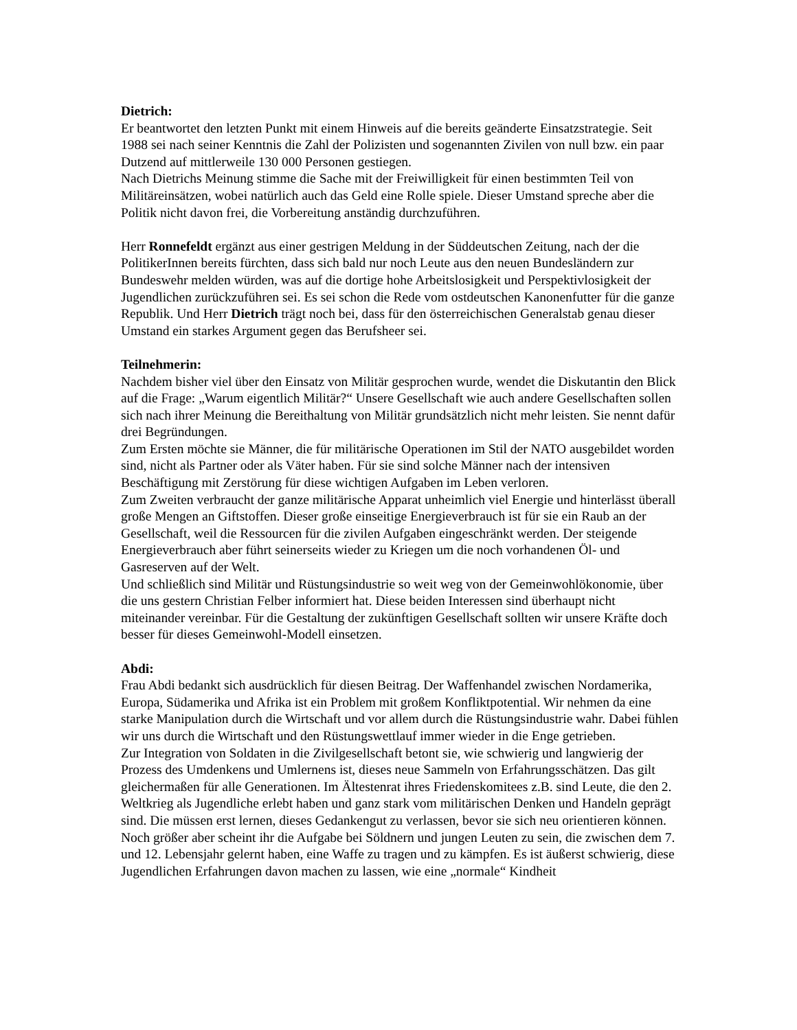Dietrich:
Er beantwortet den letzten Punkt mit einem Hinweis auf die bereits geänderte Einsatzstrategie. Seit 1988 sei nach seiner Kenntnis die Zahl der Polizisten und sogenannten Zivilen von null bzw. ein paar Dutzend auf mittlerweile 130 000 Personen gestiegen.
Nach Dietrichs Meinung stimme die Sache mit der Freiwilligkeit für einen bestimmten Teil von Militäreinsätzen, wobei natürlich auch das Geld eine Rolle spiele. Dieser Umstand spreche aber die Politik nicht davon frei, die Vorbereitung anständig durchzuführen.
Herr Ronnefeldt ergänzt aus einer gestrigen Meldung in der Süddeutschen Zeitung, nach der die PolitikerInnen bereits fürchten, dass sich bald nur noch Leute aus den neuen Bundesländern zur Bundeswehr melden würden, was auf die dortige hohe Arbeitslosigkeit und Perspektivlosigkeit der Jugendlichen zurückzuführen sei. Es sei schon die Rede vom ostdeutschen Kanonenfutter für die ganze Republik. Und Herr Dietrich trägt noch bei, dass für den österreichischen Generalstab genau dieser Umstand ein starkes Argument gegen das Berufsheer sei.
Teilnehmerin:
Nachdem bisher viel über den Einsatz von Militär gesprochen wurde, wendet die Diskutantin den Blick auf die Frage: „Warum eigentlich Militär?“ Unsere Gesellschaft wie auch andere Gesellschaften sollen sich nach ihrer Meinung die Bereithaltung von Militär grundsätzlich nicht mehr leisten. Sie nennt dafür drei Begründungen.
Zum Ersten möchte sie Männer, die für militärische Operationen im Stil der NATO ausgebildet worden sind, nicht als Partner oder als Väter haben. Für sie sind solche Männer nach der intensiven Beschäftigung mit Zerstörung für diese wichtigen Aufgaben im Leben verloren.
Zum Zweiten verbraucht der ganze militärische Apparat unheimlich viel Energie und hinterlässt überall große Mengen an Giftstoffen. Dieser große einseitige Energieverbrauch ist für sie ein Raub an der Gesellschaft, weil die Ressourcen für die zivilen Aufgaben eingeschränkt werden. Der steigende Energieverbrauch aber führt seinerseits wieder zu Kriegen um die noch vorhandenen Öl- und Gasreserven auf der Welt.
Und schließlich sind Militär und Rüstungsindustrie so weit weg von der Gemeinwohlökonomie, über die uns gestern Christian Felber informiert hat. Diese beiden Interessen sind überhaupt nicht miteinander vereinbar. Für die Gestaltung der zukünftigen Gesellschaft sollten wir unsere Kräfte doch besser für dieses Gemeinwohl-Modell einsetzen.
Abdi:
Frau Abdi bedankt sich ausdrücklich für diesen Beitrag. Der Waffenhandel zwischen Nordamerika, Europa, Südamerika und Afrika ist ein Problem mit großem Konfliktpotential. Wir nehmen da eine starke Manipulation durch die Wirtschaft und vor allem durch die Rüstungsindustrie wahr. Dabei fühlen wir uns durch die Wirtschaft und den Rüstungswettlauf immer wieder in die Enge getrieben.
Zur Integration von Soldaten in die Zivilgesellschaft betont sie, wie schwierig und langwierig der Prozess des Umdenkens und Umlernens ist, dieses neue Sammeln von Erfahrungsschätzen. Das gilt gleichermaßen für alle Generationen. Im Ältestenrat ihres Friedenskomitees z.B. sind Leute, die den 2. Weltkrieg als Jugendliche erlebt haben und ganz stark vom militärischen Denken und Handeln geprägt sind. Die müssen erst lernen, dieses Gedankengut zu verlassen, bevor sie sich neu orientieren können. Noch größer aber scheint ihr die Aufgabe bei Söldnern und jungen Leuten zu sein, die zwischen dem 7. und 12. Lebensjahr gelernt haben, eine Waffe zu tragen und zu kämpfen. Es ist äußerst schwierig, diese Jugendlichen Erfahrungen davon machen zu lassen, wie eine „normale“ Kindheit